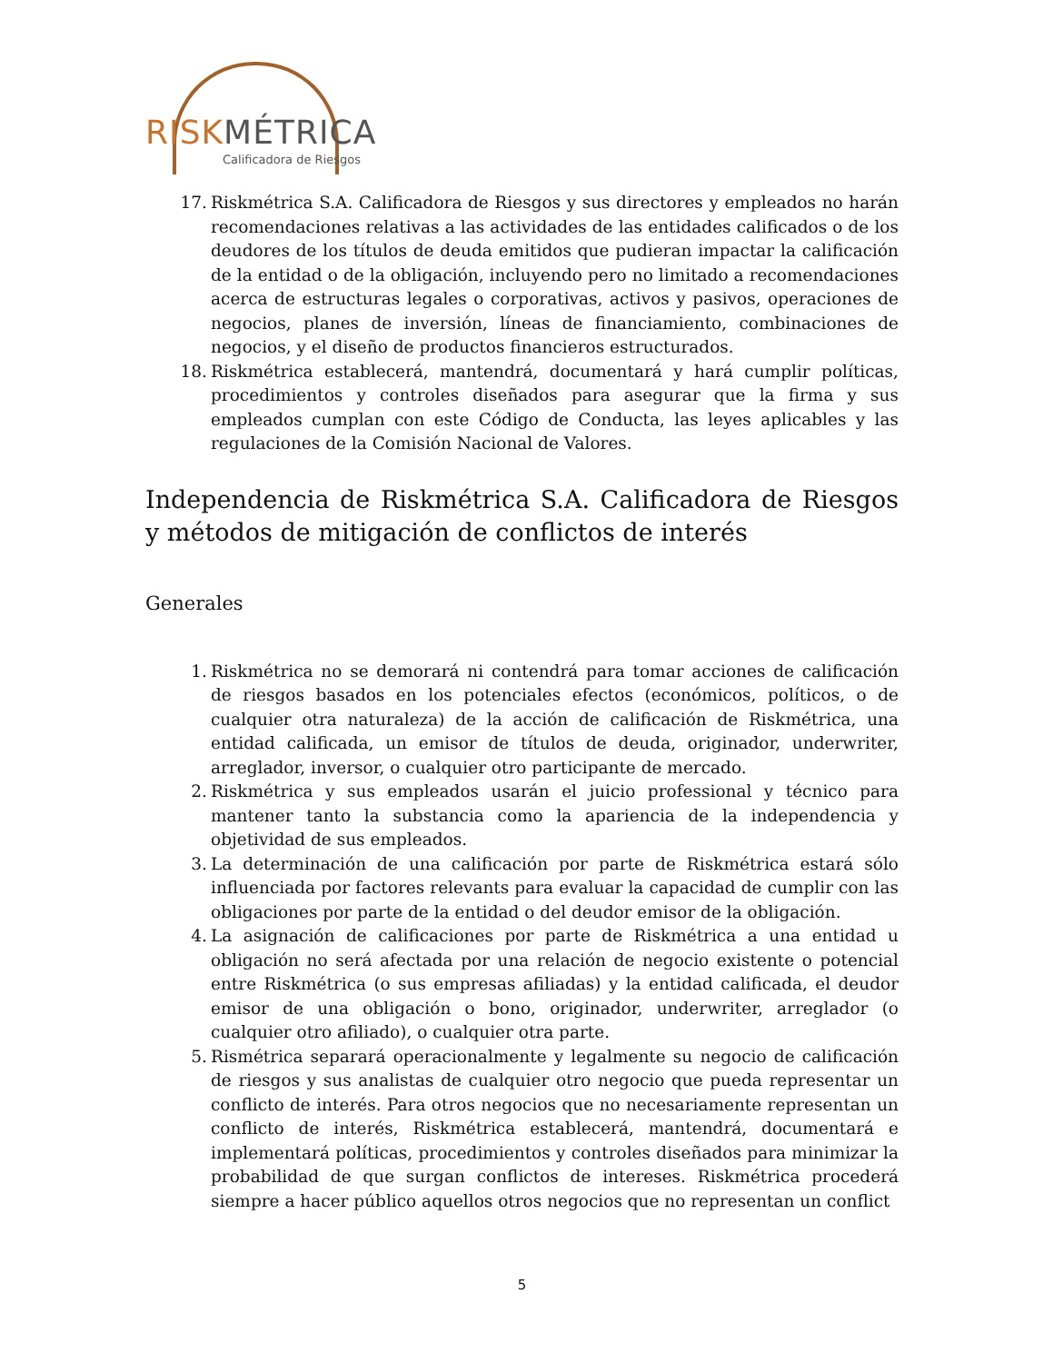RISKMÉTRICA
Calificadora de Riesgos
17. Riskmétrica S.A. Calificadora de Riesgos y sus directores y empleados no harán recomendaciones relativas a las actividades de las entidades calificados o de los deudores de los títulos de deuda emitidos que pudieran impactar la calificación de la entidad o de la obligación, incluyendo pero no limitado a recomendaciones acerca de estructuras legales o corporativas, activos y pasivos, operaciones de negocios, planes de inversión, líneas de financiamiento, combinaciones de negocios, y el diseño de productos financieros estructurados.
18. Riskmétrica establecerá, mantendrá, documentará y hará cumplir políticas, procedimientos y controles diseñados para asegurar que la firma y sus empleados cumplan con este Código de Conducta, las leyes aplicables y las regulaciones de la Comisión Nacional de Valores.
Independencia de Riskmétrica S.A. Calificadora de Riesgos y métodos de mitigación de conflictos de interés
Generales
1. Riskmétrica no se demorará ni contendrá para tomar acciones de calificación de riesgos basados en los potenciales efectos (económicos, políticos, o de cualquier otra naturaleza) de la acción de calificación de Riskmétrica, una entidad calificada, un emisor de títulos de deuda, originador, underwriter, arreglador, inversor, o cualquier otro participante de mercado.
2. Riskmétrica y sus empleados usarán el juicio professional y técnico para mantener tanto la substancia como la apariencia de la independencia y objetividad de sus empleados.
3. La determinación de una calificación por parte de Riskmétrica estará sólo influenciada por factores relevants para evaluar la capacidad de cumplir con las obligaciones por parte de la entidad o del deudor emisor de la obligación.
4. La asignación de calificaciones por parte de Riskmétrica a una entidad u obligación no será afectada por una relación de negocio existente o potencial entre Riskmétrica (o sus empresas afiliadas) y la entidad calificada, el deudor emisor de una obligación o bono, originador, underwriter, arreglador (o cualquier otro afiliado), o cualquier otra parte.
5. Rismétrica separará operacionalmente y legalmente su negocio de calificación de riesgos y sus analistas de cualquier otro negocio que pueda representar un conflicto de interés. Para otros negocios que no necesariamente representan un conflicto de interés, Riskmétrica establecerá, mantendrá, documentará e implementará políticas, procedimientos y controles diseñados para minimizar la probabilidad de que surgan conflictos de intereses. Riskmétrica procederá siempre a hacer público aquellos otros negocios que no representan un conflict
5